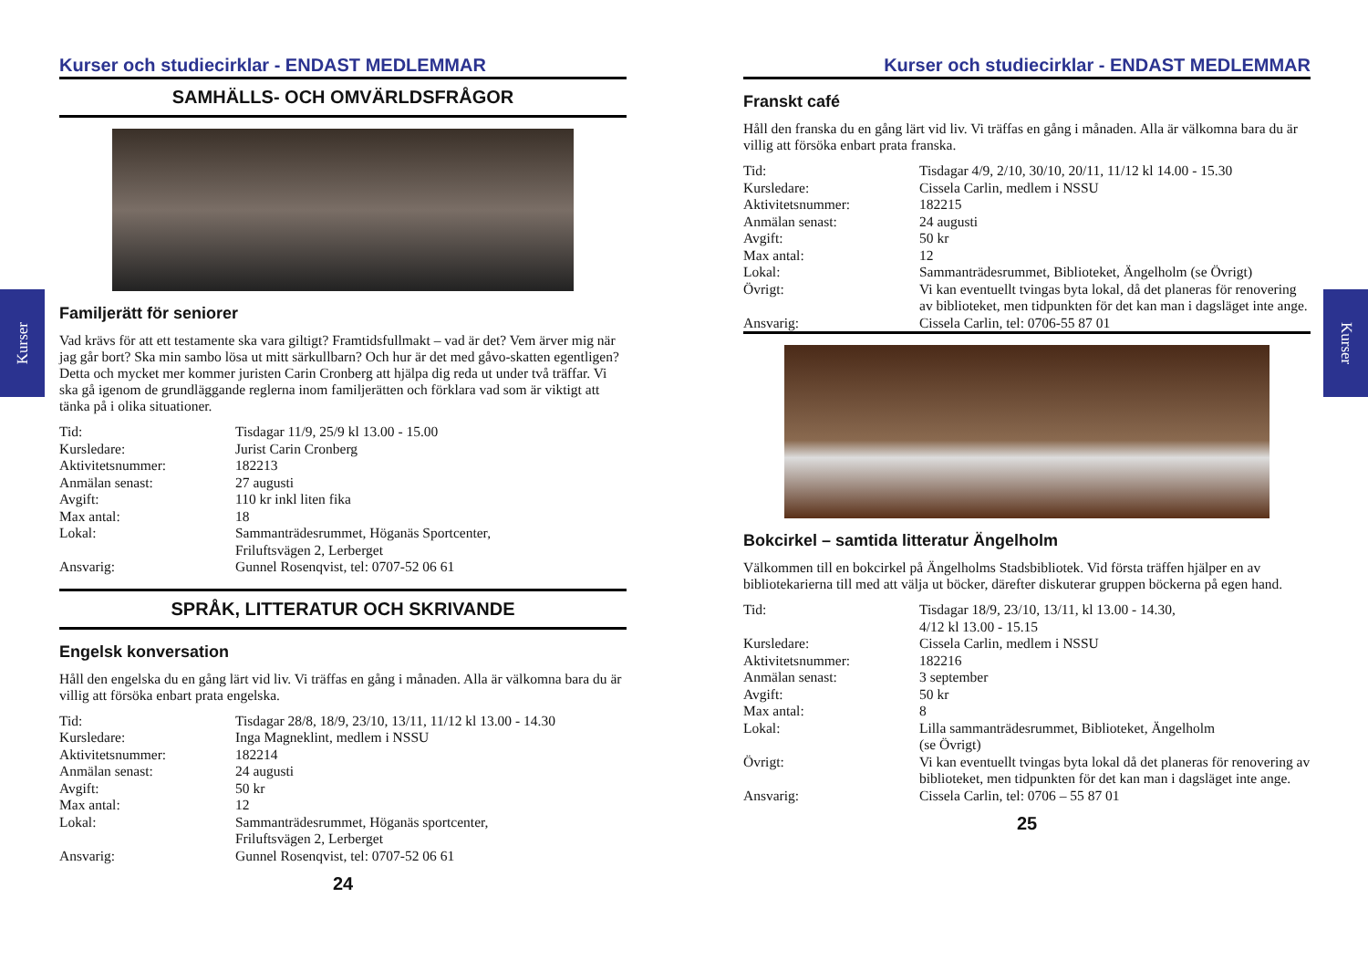Kurser
Kurser
Kurser och studiecirklar - ENDAST MEDLEMMAR
SAMHÄLLS- OCH OMVÄRLDSFRÅGOR
Familjerätt för seniorer
Vad krävs för att ett testamente ska vara giltigt? Framtidsfullmakt – vad är det? Vem ärver mig när jag går bort? Ska min sambo lösa ut mitt särkullbarn? Och hur är det med gåvo-skatten egentligen? Detta och mycket mer kommer juristen Carin Cronberg att hjälpa dig reda ut under två träffar. Vi ska gå igenom de grundläggande reglerna inom familjerätten och förklara vad som är viktigt att tänka på i olika situationer.
| Tid: | Tisdagar 11/9, 25/9 kl 13.00 - 15.00 |
| Kursledare: | Jurist Carin Cronberg |
| Aktivitetsnummer: | 182213 |
| Anmälan senast: | 27 augusti |
| Avgift: | 110 kr inkl liten fika |
| Max antal: | 18 |
| Lokal: | Sammanträdesrummet, Höganäs Sportcenter, Friluftsvägen 2, Lerberget |
| Ansvarig: | Gunnel Rosenqvist, tel: 0707-52 06 61 |
SPRÅK, LITTERATUR OCH SKRIVANDE
Engelsk konversation
Håll den engelska du en gång lärt vid liv. Vi träffas en gång i månaden. Alla är välkomna bara du är villig att försöka enbart prata engelska.
| Tid: | Tisdagar 28/8, 18/9, 23/10, 13/11, 11/12 kl 13.00 - 14.30 |
| Kursledare: | Inga Magneklint, medlem i NSSU |
| Aktivitetsnummer: | 182214 |
| Anmälan senast: | 24 augusti |
| Avgift: | 50 kr |
| Max antal: | 12 |
| Lokal: | Sammanträdesrummet, Höganäs sportcenter, Friluftsvägen 2, Lerberget |
| Ansvarig: | Gunnel Rosenqvist, tel: 0707-52 06 61 |
24
Kurser och studiecirklar - ENDAST MEDLEMMAR
Franskt café
Håll den franska du en gång lärt vid liv. Vi träffas en gång i månaden. Alla är välkomna bara du är villig att försöka enbart prata franska.
| Tid: | Tisdagar 4/9, 2/10, 30/10, 20/11, 11/12 kl 14.00 - 15.30 |
| Kursledare: | Cissela Carlin, medlem i NSSU |
| Aktivitetsnummer: | 182215 |
| Anmälan senast: | 24 augusti |
| Avgift: | 50 kr |
| Max antal: | 12 |
| Lokal: | Sammanträdesrummet, Biblioteket, Ängelholm (se Övrigt) |
| Övrigt: | Vi kan eventuellt tvingas byta lokal, då det planeras för renovering av biblioteket, men tidpunkten för det kan man i dagsläget inte ange. |
| Ansvarig: | Cissela Carlin, tel: 0706-55 87 01 |
Bokcirkel – samtida litteratur Ängelholm
Välkommen till en bokcirkel på Ängelholms Stadsbibliotek. Vid första träffen hjälper en av bibliotekarierna till med att välja ut böcker, därefter diskuterar gruppen böckerna på egen hand.
| Tid: | Tisdagar 18/9, 23/10, 13/11, kl 13.00 - 14.30, 4/12 kl 13.00 - 15.15 |
| Kursledare: | Cissela Carlin, medlem i NSSU |
| Aktivitetsnummer: | 182216 |
| Anmälan senast: | 3 september |
| Avgift: | 50 kr |
| Max antal: | 8 |
| Lokal: | Lilla sammanträdesrummet, Biblioteket, Ängelholm (se Övrigt) |
| Övrigt: | Vi kan eventuellt tvingas byta lokal då det planeras för renovering av biblioteket, men tidpunkten för det kan man i dagsläget inte ange. |
| Ansvarig: | Cissela Carlin, tel: 0706 – 55 87 01 |
25